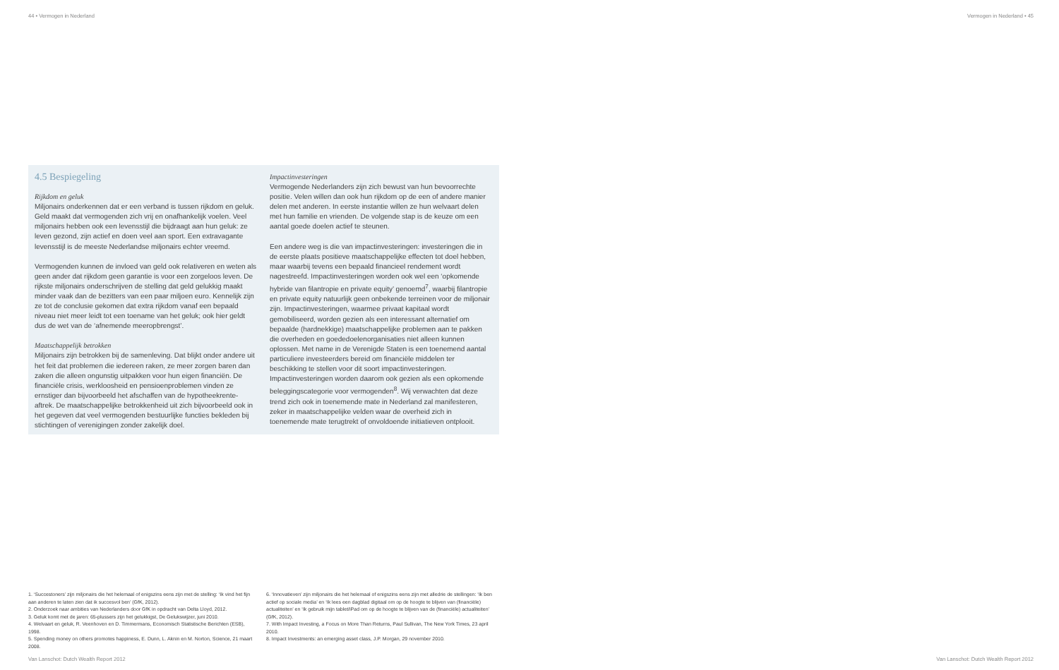44 • Vermogen in Nederland Vermogen in Nederland • 45
4.5 Bespiegeling
Rijkdom en geluk
Miljonairs onderkennen dat er een verband is tussen rijkdom en geluk. Geld maakt dat vermogenden zich vrij en onafhankelijk voelen. Veel miljonairs hebben ook een levensstijl die bijdraagt aan hun geluk: ze leven gezond, zijn actief en doen veel aan sport. Een extravagante levensstijl is de meeste Nederlandse miljonairs echter vreemd.
Vermogenden kunnen de invloed van geld ook relativeren en weten als geen ander dat rijkdom geen garantie is voor een zorgeloos leven. De rijkste miljonairs onderschrijven de stelling dat geld gelukkig maakt minder vaak dan de bezitters van een paar miljoen euro. Kennelijk zijn ze tot de conclusie gekomen dat extra rijkdom vanaf een bepaald niveau niet meer leidt tot een toename van het geluk; ook hier geldt dus de wet van de ‘afnemende meeropbrengst’.
Maatschappelijk betrokken
Miljonairs zijn betrokken bij de samenleving. Dat blijkt onder andere uit het feit dat problemen die iedereen raken, ze meer zorgen baren dan zaken die alleen ongunstig uitpakken voor hun eigen financiën. De financiële crisis, werkloosheid en pensioenproblemen vinden ze ernstiger dan bijvoorbeeld het afschaffen van de hypotheekrente-aftrek. De maatschappelijke betrokkenheid uit zich bijvoorbeeld ook in het gegeven dat veel vermogenden bestuurlijke functies bekleden bij stichtingen of verenigingen zonder zakelijk doel.
Impactinvesteringen
Vermogende Nederlanders zijn zich bewust van hun bevoorrechte positie. Velen willen dan ook hun rijkdom op de een of andere manier delen met anderen. In eerste instantie willen ze hun welvaart delen met hun familie en vrienden. De volgende stap is de keuze om een aantal goede doelen actief te steunen.
Een andere weg is die van impactinvesteringen: investeringen die in de eerste plaats positieve maatschappelijke effecten tot doel hebben, maar waarbij tevens een bepaald financieel rendement wordt nagestreefd. Impactinvesteringen worden ook wel een ‘opkomende hybride van filantropie en private equity’ genoemd<sup>7</sup>, waarbij filantropie en private equity natuurlijk geen onbekende terreinen voor de miljonair zijn. Impactinvesteringen, waarmee privaat kapitaal wordt gemobiliseerd, worden gezien als een interessant alternatief om bepaalde (hardnekkige) maatschappelijke problemen aan te pakken die overheden en goededoelenorganisaties niet alleen kunnen oplossen. Met name in de Verenigde Staten is een toenemend aantal particuliere investeerders bereid om financiële middelen ter beschikking te stellen voor dit soort impactinvesteringen. Impactinvesteringen worden daarom ook gezien als een opkomende beleggingscategorie voor vermogenden<sup>8</sup>. Wij verwachten dat deze trend zich ook in toenemende mate in Nederland zal manifesteren, zeker in maatschappelijke velden waar de overheid zich in toenemende mate terugtrekt of onvoldoende initiatieven ontplooit.
1. ‘Succestoners’ zijn miljonairs die het helemaal of enigszins eens zijn met de stelling: ‘Ik vind het fijn aan anderen te laten zien dat ik succesvol ben’ (GfK, 2012).
2. Onderzoek naar ambities van Nederlanders door GfK in opdracht van Delta Lloyd, 2012.
3. Geluk komt met de jaren: 65-plussers zijn het gelukkigst, De Gelukswijzer, juni 2010.
4. Welvaart en geluk, R. Veenhoven en D. Timmermans, Economisch Statistische Berichten (ESB), 1998.
5. Spending money on others promotes happiness, E. Dunn, L. Aknin en M. Norton, Science, 21 maart 2008.
6. ‘Innovatieven’ zijn miljonairs die het helemaal of enigszins eens zijn met alledrie de stellingen: ‘Ik ben actief op sociale media’ en ‘Ik lees een dagblad digitaal om op de hoogte te blijven van (financiële) actualiteiten’ en ‘Ik gebruik mijn tablet/iPad om op de hoogte te blijven van de (financiële) actualiteiten’ (GfK, 2012).
7. With Impact Investing, a Focus on More Than Returns, Paul Sullivan, The New York Times, 23 april 2010.
8. Impact Investments: an emerging asset class, J.P. Morgan, 29 november 2010.
Van Lanschot: Dutch Wealth Report 2012
Van Lanschot: Dutch Wealth Report 2012